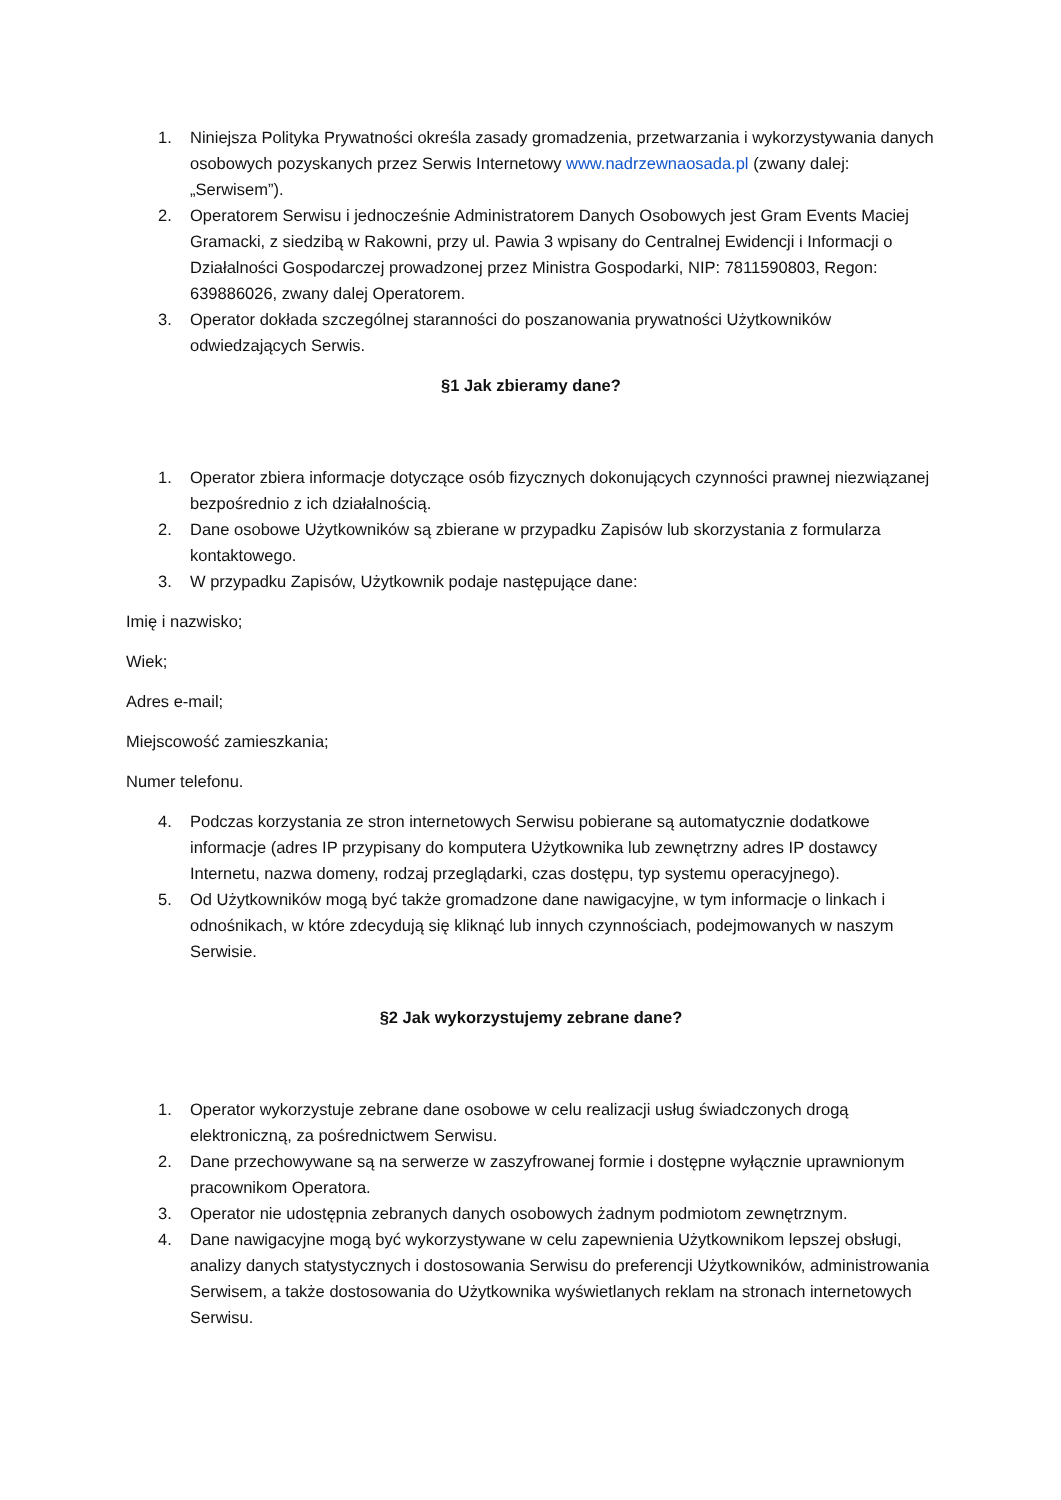1. Niniejsza Polityka Prywatności określa zasady gromadzenia, przetwarzania i wykorzystywania danych osobowych pozyskanych przez Serwis Internetowy www.nadrzewnaosada.pl (zwany dalej: „Serwisem”).
2. Operatorem Serwisu i jednocześnie Administratorem Danych Osobowych jest Gram Events Maciej Gramacki, z siedzibą w Rakowni, przy ul. Pawia 3 wpisany do Centralnej Ewidencji i Informacji o Działalności Gospodarczej prowadzonej przez Ministra Gospodarki, NIP: 7811590803, Regon: 639886026, zwany dalej Operatorem.
3. Operator dokłada szczególnej staranności do poszanowania prywatności Użytkowników odwiedzających Serwis.
§1 Jak zbieramy dane?
1. Operator zbiera informacje dotyczące osób fizycznych dokonujących czynności prawnej niezwiązanej bezpośrednio z ich działalnością.
2. Dane osobowe Użytkowników są zbierane w przypadku Zapisów lub skorzystania z formularza kontaktowego.
3. W przypadku Zapisów, Użytkownik podaje następujące dane:
Imię i nazwisko;
Wiek;
Adres e-mail;
Miejscowość zamieszkania;
Numer telefonu.
4. Podczas korzystania ze stron internetowych Serwisu pobierane są automatycznie dodatkowe informacje (adres IP przypisany do komputera Użytkownika lub zewnętrzny adres IP dostawcy Internetu, nazwa domeny, rodzaj przeglądarki, czas dostępu, typ systemu operacyjnego).
5. Od Użytkowników mogą być także gromadzone dane nawigacyjne, w tym informacje o linkach i odnośnikach, w które zdecydują się kliknąć lub innych czynnościach, podejmowanych w naszym Serwisie.
§2 Jak wykorzystujemy zebrane dane?
1. Operator wykorzystuje zebrane dane osobowe w celu realizacji usług świadczonych drogą elektroniczną, za pośrednictwem Serwisu.
2. Dane przechowywane są na serwerze w zaszyfrowanej formie i dostępne wyłącznie uprawnionym pracownikom Operatora.
3. Operator nie udostępnia zebranych danych osobowych żadnym podmiotom zewnętrznym.
4. Dane nawigacyjne mogą być wykorzystywane w celu zapewnienia Użytkownikom lepszej obsługi, analizy danych statystycznych i dostosowania Serwisu do preferencji Użytkowników, administrowania Serwisem, a także dostosowania do Użytkownika wyświetlanych reklam na stronach internetowych Serwisu.